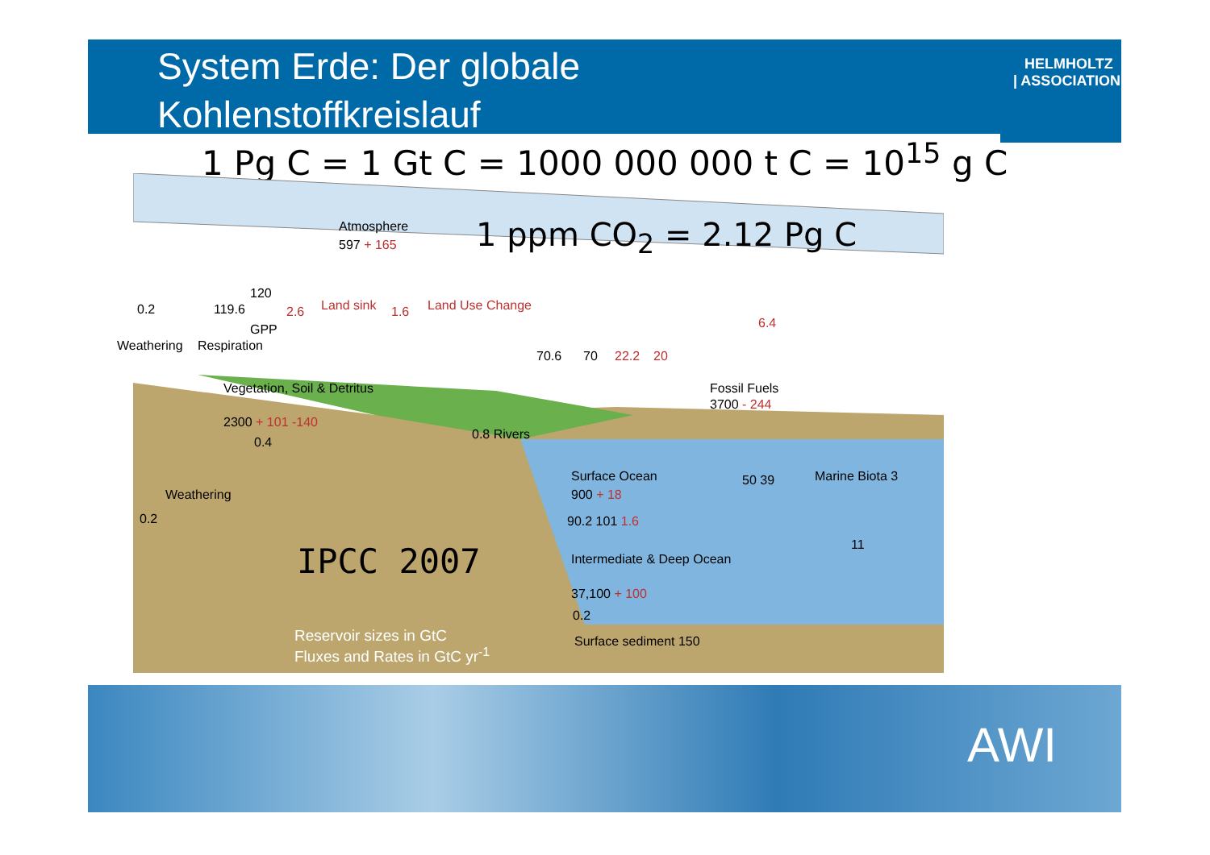HELMHOLTZ
| ASSOCIATION
System Erde: Der globale
Kohlenstoffkreislauf
1 Pg C = 1 Gt C = 1000 000 000 t C = 10<sup>15</sup> g C
Atmosphere
597 + 165 1 ppm CO<sub>2</sub> = 2.12 Pg C
0.2 119.6
120
2.6 Land sink 1.6 Land Use Change
GPP
Weathering Respiration
6.4
70.6 70 22.2 20
Vegetation, Soil & Detritus
2300 + 101 -140
Fossil Fuels
3700 - 244
0.4
0.8 Rivers
Surface Ocean
900 + 18
50 39 Marine Biota 3
Weathering
0.2 90.2 101 1.6
11
Intermediate & Deep Ocean
37,100 + 100
0.2
IPCC 2007
Surface sediment 150
Reservoir sizes in GtC
Fluxes and Rates in GtC yr<sup>-1</sup>
AWI